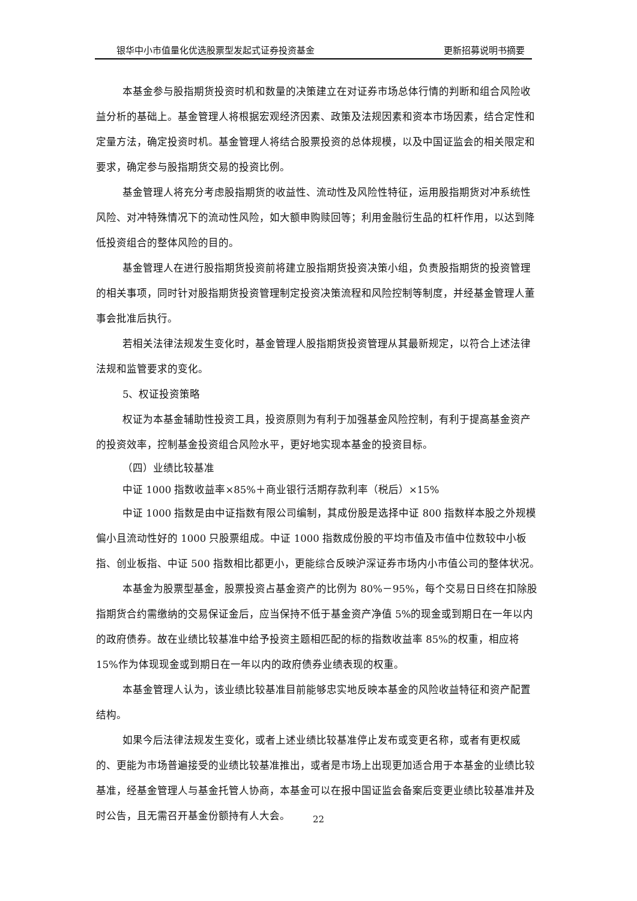银华中小市值量化优选股票型发起式证券投资基金 更新招募说明书摘要
本基金参与股指期货投资时机和数量的决策建立在对证券市场总体行情的判断和组合风险收益分析的基础上。基金管理人将根据宏观经济因素、政策及法规因素和资本市场因素，结合定性和定量方法，确定投资时机。基金管理人将结合股票投资的总体规模，以及中国证监会的相关限定和要求，确定参与股指期货交易的投资比例。
基金管理人将充分考虑股指期货的收益性、流动性及风险性特征，运用股指期货对冲系统性风险、对冲特殊情况下的流动性风险，如大额申购赎回等；利用金融衍生品的杠杆作用，以达到降低投资组合的整体风险的目的。
基金管理人在进行股指期货投资前将建立股指期货投资决策小组，负责股指期货的投资管理的相关事项，同时针对股指期货投资管理制定投资决策流程和风险控制等制度，并经基金管理人董事会批准后执行。
若相关法律法规发生变化时，基金管理人股指期货投资管理从其最新规定，以符合上述法律法规和监管要求的变化。
5、权证投资策略
权证为本基金辅助性投资工具，投资原则为有利于加强基金风险控制，有利于提高基金资产的投资效率，控制基金投资组合风险水平，更好地实现本基金的投资目标。
（四）业绩比较基准
中证 1000 指数收益率×85%＋商业银行活期存款利率（税后）×15%
中证 1000 指数是由中证指数有限公司编制，其成份股是选择中证 800 指数样本股之外规模偏小且流动性好的 1000 只股票组成。中证 1000 指数成份股的平均市值及市值中位数较中小板指、创业板指、中证 500 指数相比都更小，更能综合反映沪深证券市场内小市值公司的整体状况。
本基金为股票型基金，股票投资占基金资产的比例为 80%－95%，每个交易日日终在扣除股指期货合约需缴纳的交易保证金后，应当保持不低于基金资产净值 5%的现金或到期日在一年以内的政府债券。故在业绩比较基准中给予投资主题相匹配的标的指数收益率 85%的权重，相应将 15%作为体现现金或到期日在一年以内的政府债券业绩表现的权重。
本基金管理人认为，该业绩比较基准目前能够忠实地反映本基金的风险收益特征和资产配置结构。
如果今后法律法规发生变化，或者上述业绩比较基准停止发布或变更名称，或者有更权威的、更能为市场普遍接受的业绩比较基准推出，或者是市场上出现更加适合用于本基金的业绩比较基准，经基金管理人与基金托管人协商，本基金可以在报中国证监会备案后变更业绩比较基准并及时公告，且无需召开基金份额持有人大会。
22